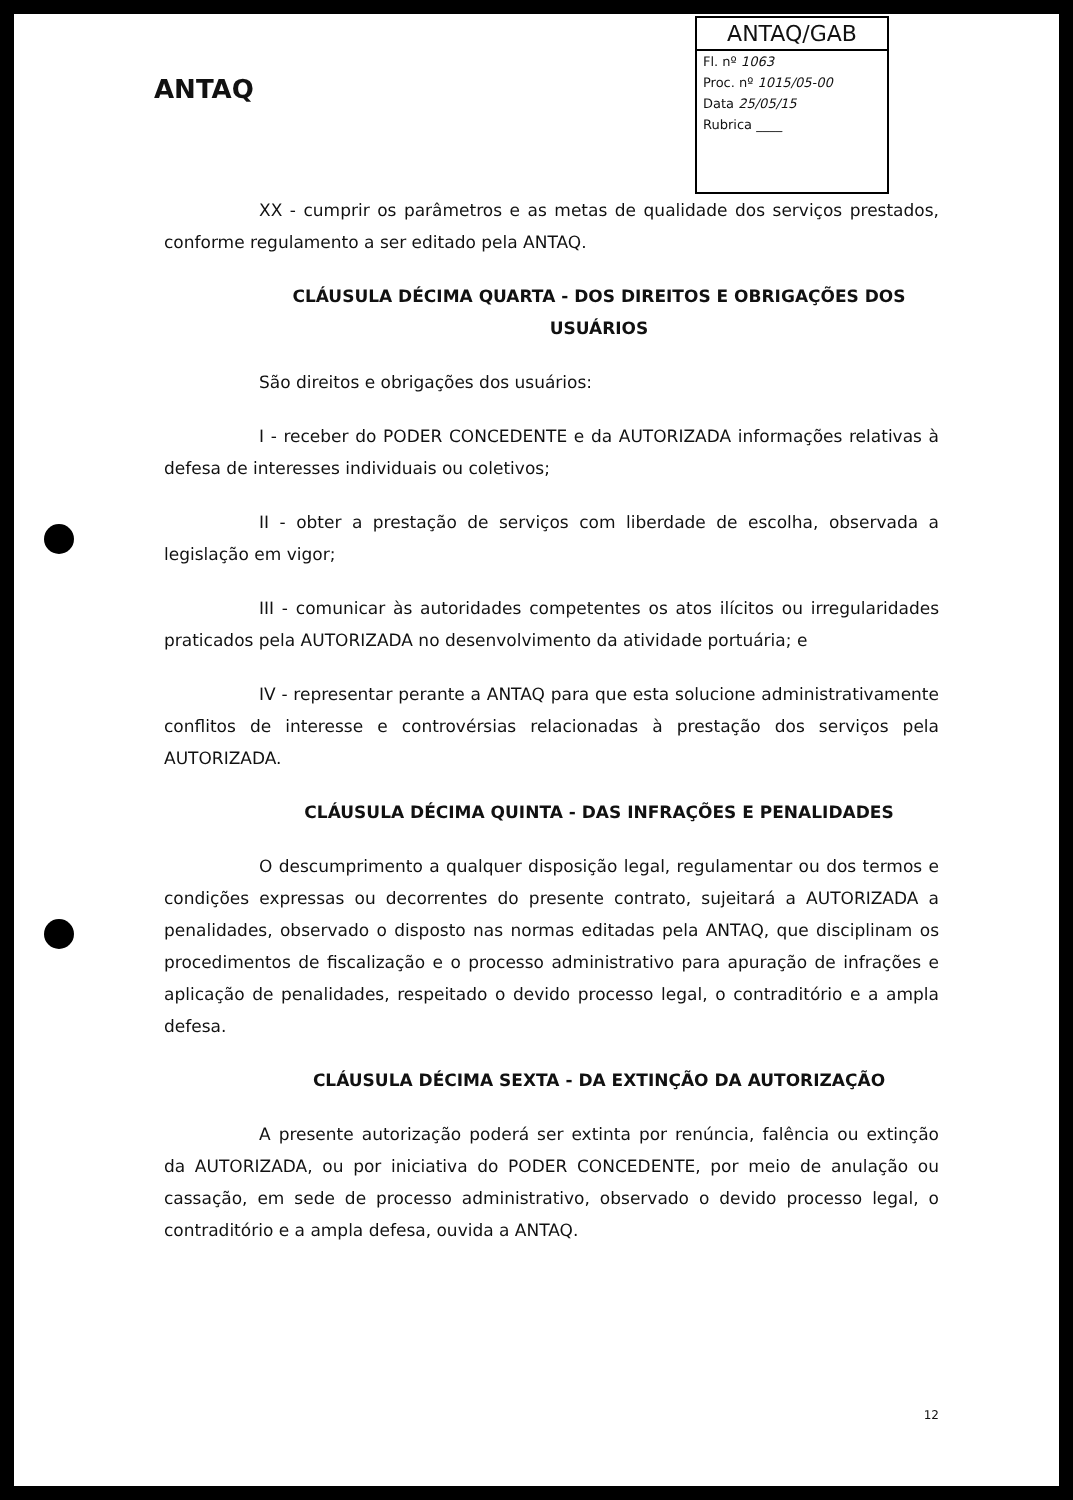ANTAQ
ANTAQ/GAB
Fl. nº 1063
Proc. nº 1015/05-00
Data 25/05/15
Rubrica ____
XX - cumprir os parâmetros e as metas de qualidade dos serviços prestados, conforme regulamento a ser editado pela ANTAQ.
CLÁUSULA DÉCIMA QUARTA - DOS DIREITOS E OBRIGAÇÕES DOS USUÁRIOS
São direitos e obrigações dos usuários:
I - receber do PODER CONCEDENTE e da AUTORIZADA informações relativas à defesa de interesses individuais ou coletivos;
II - obter a prestação de serviços com liberdade de escolha, observada a legislação em vigor;
III - comunicar às autoridades competentes os atos ilícitos ou irregularidades praticados pela AUTORIZADA no desenvolvimento da atividade portuária; e
IV - representar perante a ANTAQ para que esta solucione administrativamente conflitos de interesse e controvérsias relacionadas à prestação dos serviços pela AUTORIZADA.
CLÁUSULA DÉCIMA QUINTA - DAS INFRAÇÕES E PENALIDADES
O descumprimento a qualquer disposição legal, regulamentar ou dos termos e condições expressas ou decorrentes do presente contrato, sujeitará a AUTORIZADA a penalidades, observado o disposto nas normas editadas pela ANTAQ, que disciplinam os procedimentos de fiscalização e o processo administrativo para apuração de infrações e aplicação de penalidades, respeitado o devido processo legal, o contraditório e a ampla defesa.
CLÁUSULA DÉCIMA SEXTA - DA EXTINÇÃO DA AUTORIZAÇÃO
A presente autorização poderá ser extinta por renúncia, falência ou extinção da AUTORIZADA, ou por iniciativa do PODER CONCEDENTE, por meio de anulação ou cassação, em sede de processo administrativo, observado o devido processo legal, o contraditório e a ampla defesa, ouvida a ANTAQ.
12